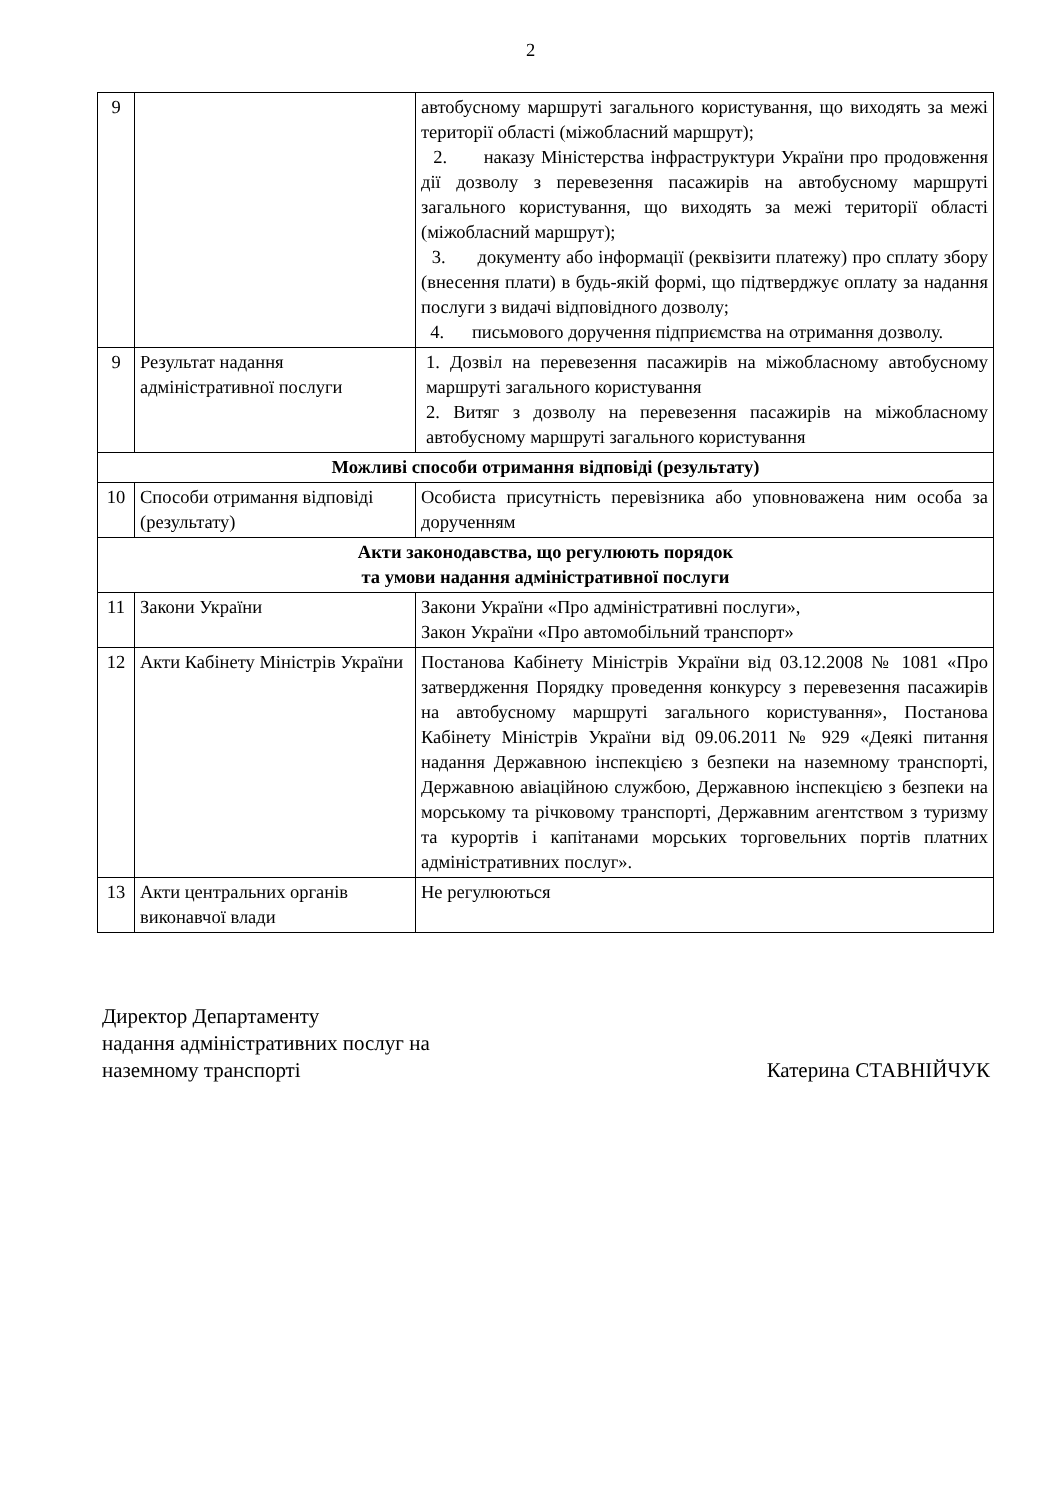2
| 9 | | автобусному маршруті загального користування, що виходять за межі території області (міжобласний маршрут); 2. наказу Міністерства інфраструктури України про продовження дії дозволу з перевезення пасажирів на автобусному маршруті загального користування, що виходять за межі території області (міжобласний маршрут); 3. документу або інформації (реквізити платежу) про сплату збору (внесення плати) в будь-якій формі, що підтверджує оплату за надання послуги з видачі відповідного дозволу; 4. письмового доручення підприємства на отримання дозволу. |
| 9 | Результат надання адміністративної послуги | 1. Дозвіл на перевезення пасажирів на міжобласному автобусному маршруті загального користування 2. Витяг з дозволу на перевезення пасажирів на міжобласному автобусному маршруті загального користування |
| Можливі способи отримання відповіді (результату) | | |
| 10 | Способи отримання відповіді (результату) | Особиста присутність перевізника або уповноважена ним особа за дорученням |
| Акти законодавства, що регулюють порядок та умови надання адміністративної послуги | | |
| 11 | Закони України | Закони України «Про адміністративні послуги», Закон України «Про автомобільний транспорт» |
| 12 | Акти Кабінету Міністрів України | Постанова Кабінету Міністрів України від 03.12.2008 № 1081 «Про затвердження Порядку проведення конкурсу з перевезення пасажирів на автобусному маршруті загального користування», Постанова Кабінету Міністрів України від 09.06.2011 № 929 «Деякі питання надання Державною інспекцією з безпеки на наземному транспорті, Державною авіаційною службою, Державною інспекцією з безпеки на морському та річковому транспорті, Державним агентством з туризму та курортів і капітанами морських торговельних портів платних адміністративних послуг». |
| 13 | Акти центральних органів виконавчої влади | Не регулюються |
Директор Департаменту
надання адміністративних послуг на
наземному транспорті
Катерина СТАВНІЙЧУК